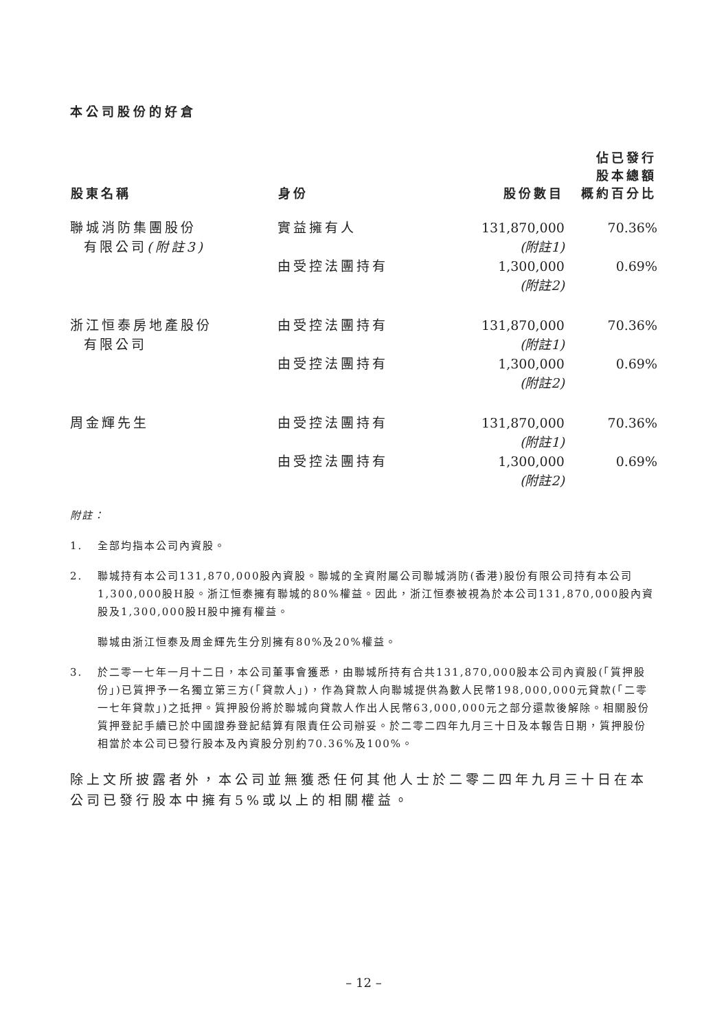本公司股份的好倉
| 股東名稱 | 身份 | 股份數目 | 佔已發行 股本總額 概約百分比 |
| --- | --- | --- | --- |
| 聯城消防集團股份 有限公司 (附註3) | 實益擁有人 | 131,870,000 (附註1) | 70.36% |
| | 由受控法團持有 | 1,300,000 (附註2) | 0.69% |
| 浙江恒泰房地產股份 有限公司 | 由受控法團持有 | 131,870,000 (附註1) | 70.36% |
| | 由受控法團持有 | 1,300,000 (附註2) | 0.69% |
| 周金輝先生 | 由受控法團持有 | 131,870,000 (附註1) | 70.36% |
| | 由受控法團持有 | 1,300,000 (附註2) | 0.69% |
附註：
1. 全部均指本公司內資股。
2. 聯城持有本公司131,870,000股內資股。聯城的全資附屬公司聯城消防(香港)股份有限公司持有本公司1,300,000股H股。浙江恒泰擁有聯城的80%權益。因此，浙江恒泰被視為於本公司131,870,000股內資股及1,300,000股H股中擁有權益。
聯城由浙江恒泰及周金輝先生分別擁有80%及20%權益。
3. 於二零一七年一月十二日，本公司董事會獲悉，由聯城所持有合共131,870,000股本公司內資股(「質押股份」)已質押予一名獨立第三方(「貸款人」)，作為貸款人向聯城提供為數人民幣198,000,000元貸款(「二零一七年貸款」)之抵押。質押股份將於聯城向貸款人作出人民幣63,000,000元之部分還款後解除。相關股份質押登記手續已於中國證券登記結算有限責任公司辦妥。於二零二四年九月三十日及本報告日期，質押股份相當於本公司已發行股本及內資股分別約70.36%及100%。
除上文所披露者外，本公司並無獲悉任何其他人士於二零二四年九月三十日在本公司已發行股本中擁有5%或以上的相關權益。
– 12 –